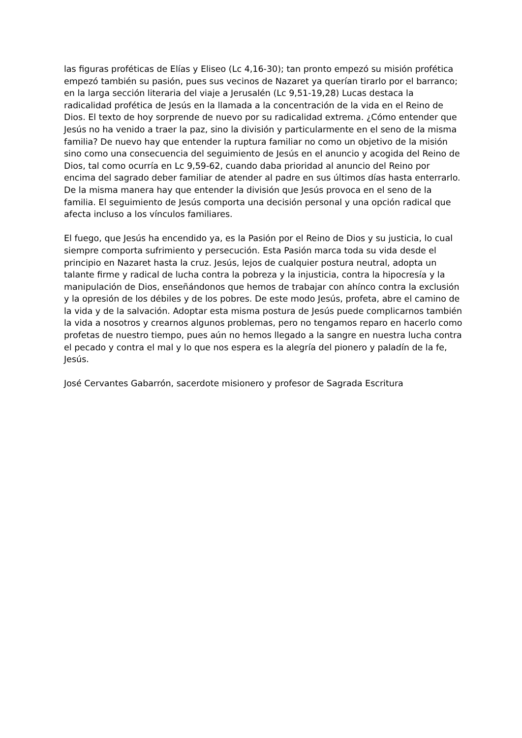las figuras proféticas de Elías y Eliseo (Lc 4,16-30); tan pronto empezó su misión profética empezó también su pasión, pues sus vecinos de Nazaret ya querían tirarlo por el barranco; en la larga sección literaria del viaje a Jerusalén (Lc 9,51-19,28) Lucas destaca la radicalidad profética de Jesús en la llamada a la concentración de la vida en el Reino de Dios. El texto de hoy sorprende de nuevo por su radicalidad extrema. ¿Cómo entender que Jesús no ha venido a traer la paz, sino la división y particularmente en el seno de la misma familia? De nuevo hay que entender la ruptura familiar no como un objetivo de la misión sino como una consecuencia del seguimiento de Jesús en el anuncio y acogida del Reino de Dios, tal como ocurría en Lc 9,59-62, cuando daba prioridad al anuncio del Reino por encima del sagrado deber familiar de atender al padre en sus últimos días hasta enterrarlo. De la misma manera hay que entender la división que Jesús provoca en el seno de la familia. El seguimiento de Jesús comporta una decisión personal y una opción radical que afecta incluso a los vínculos familiares.
El fuego, que Jesús ha encendido ya, es la Pasión por el Reino de Dios y su justicia, lo cual siempre comporta sufrimiento y persecución. Esta Pasión marca toda su vida desde el principio en Nazaret hasta la cruz. Jesús, lejos de cualquier postura neutral, adopta un talante firme y radical de lucha contra la pobreza y la injusticia, contra la hipocresía y la manipulación de Dios, enseñándonos que hemos de trabajar con ahínco contra la exclusión y la opresión de los débiles y de los pobres. De este modo Jesús, profeta, abre el camino de la vida y de la salvación. Adoptar esta misma postura de Jesús puede complicarnos también la vida a nosotros y crearnos algunos problemas, pero no tengamos reparo en hacerlo como profetas de nuestro tiempo, pues aún no hemos llegado a la sangre en nuestra lucha contra el pecado y contra el mal y lo que nos espera es la alegría del pionero y paladín de la fe, Jesús.
José Cervantes Gabarrón, sacerdote misionero y profesor de Sagrada Escritura